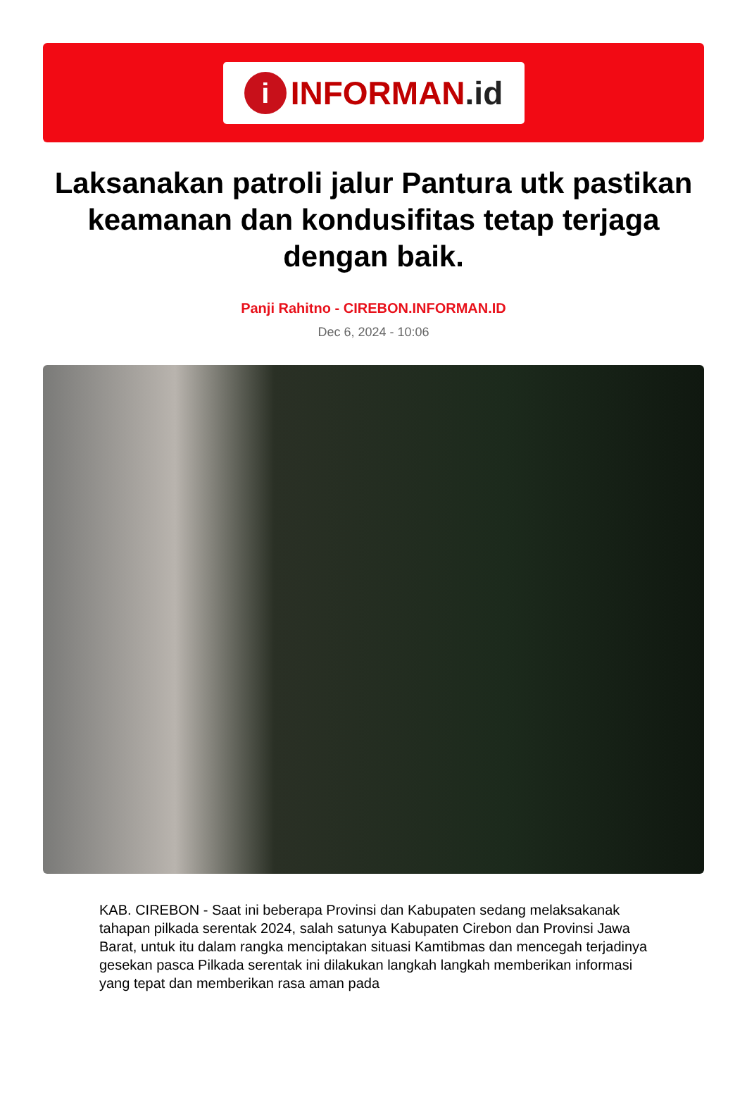i
INFORMAN.id
Laksanakan patroli jalur Pantura utk pastikan keamanan dan kondusifitas tetap terjaga dengan baik.
Panji Rahitno - CIREBON.INFORMAN.ID
Dec 6, 2024 - 10:06
KAB. CIREBON - Saat ini beberapa Provinsi dan Kabupaten sedang melaksakanak tahapan pilkada serentak 2024, salah satunya Kabupaten Cirebon dan Provinsi Jawa Barat, untuk itu dalam rangka menciptakan situasi Kamtibmas dan mencegah terjadinya gesekan pasca Pilkada serentak ini dilakukan langkah langkah memberikan informasi yang tepat dan memberikan rasa aman pada